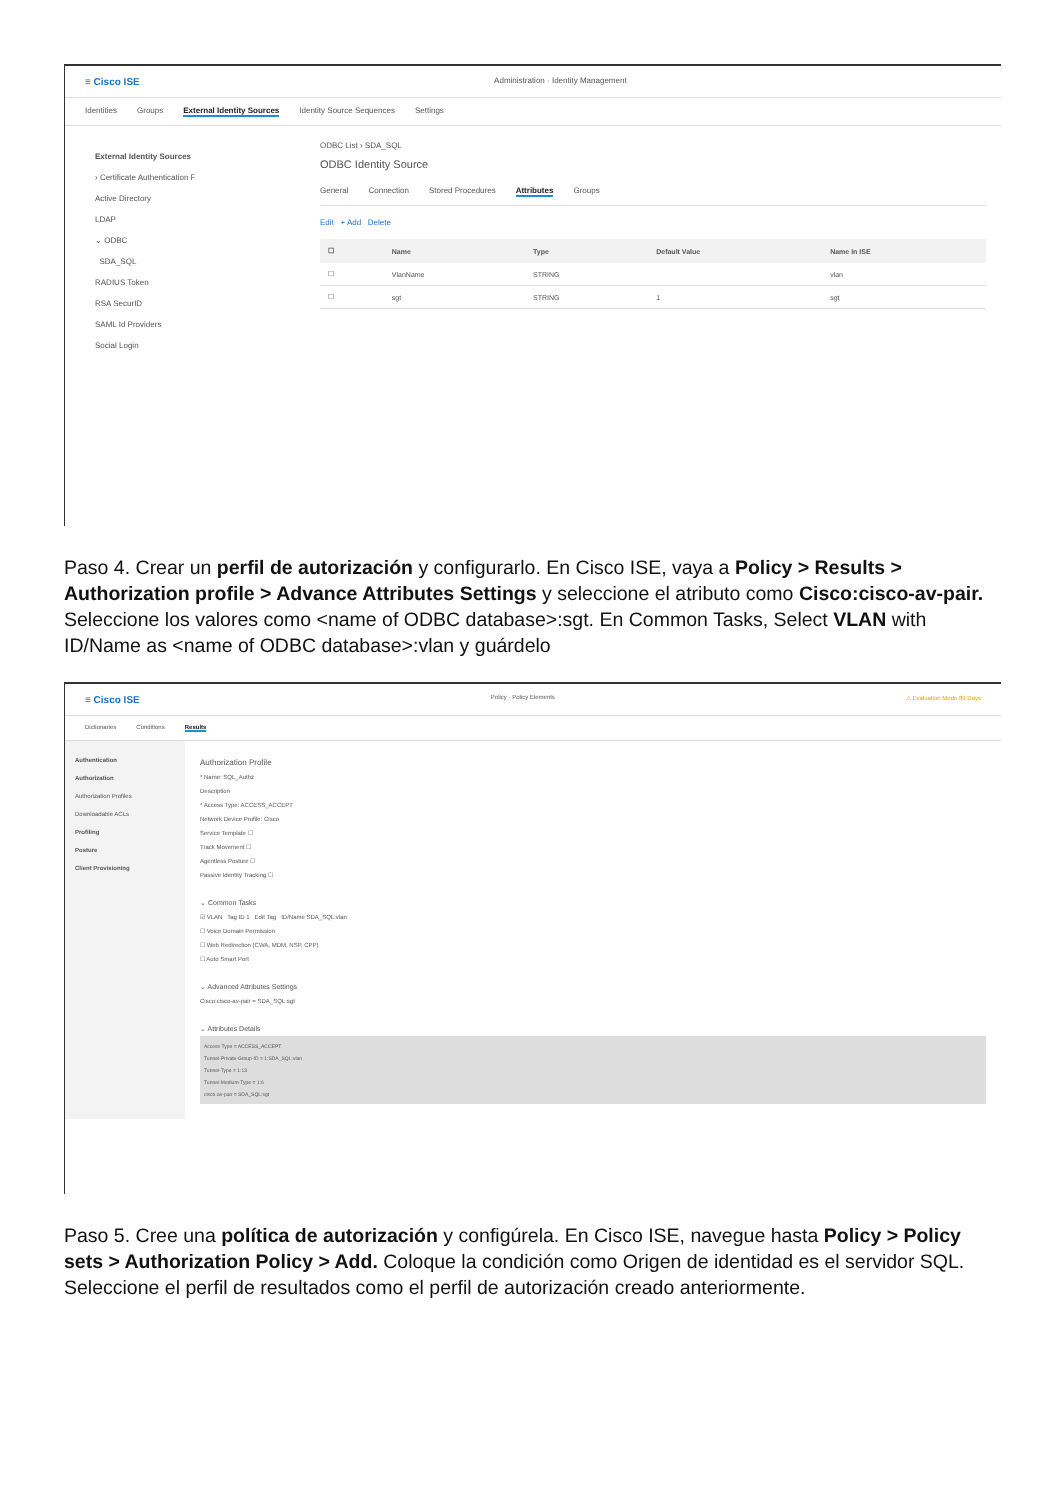≡ Cisco ISE Administration · Identity Management
Identities Groups External Identity Sources Identity Source Sequences Settings
External Identity Sources
› Certificate Authentication F
Active Directory
LDAP
⌄ ODBC
SDA_SQL
RADIUS Token
RSA SecurID
SAML Id Providers
Social Login
ODBC List › SDA_SQL
ODBC Identity Source
General Connection Stored Procedures Attributes Groups
Edit + Add Delete
| ☐ | Name | Type | Default Value | Name in ISE |
| --- | --- | --- | --- | --- |
| ☐ | VlanName | STRING | | vlan |
| ☐ | sgt | STRING | 1 | sgt |
Paso 4. Crear un perfil de autorización y configurarlo. En Cisco ISE, vaya a Policy > Results > Authorization profile > Advance Attributes Settings y seleccione el atributo como Cisco:cisco-av-pair. Seleccione los valores como <name of ODBC database>:sgt. En Common Tasks, Select VLAN with ID/Name as <name of ODBC database>:vlan y guárdelo
≡ Cisco ISE Policy · Policy Elements ⚠ Evaluation Mode 89 Days
Dictionaries Conditions Results
Authentication
Authorization
Authorization Profiles
Downloadable ACLs
Profiling
Posture
Client Provisioning
Authorization Profile
* Name: SQL_Authz
Description
* Access Type: ACCESS_ACCEPT
Network Device Profile: Cisco
Service Template ☐
Track Movement ☐
Agentless Posture ☐
Passive Identity Tracking ☐
⌄ Common Tasks
☑ VLAN Tag ID 1 Edit Tag ID/Name SDA_SQL:vlan
☐ Voice Domain Permission
☐ Web Redirection (CWA, MDM, NSP, CPP)
☐ Auto Smart Port
⌄ Advanced Attributes Settings
Cisco:cisco-av-pair = SDA_SQL:sgt
⌄ Attributes Details
Access Type = ACCESS_ACCEPT
Tunnel-Private-Group-ID = 1:SDA_SQL:vlan
Tunnel-Type = 1:13
Tunnel-Medium-Type = 1:6
cisco-av-pair = SDA_SQL:sgt
Paso 5. Cree una política de autorización y configúrela. En Cisco ISE, navegue hasta Policy > Policy sets > Authorization Policy > Add. Coloque la condición como Origen de identidad es el servidor SQL. Seleccione el perfil de resultados como el perfil de autorización creado anteriormente.